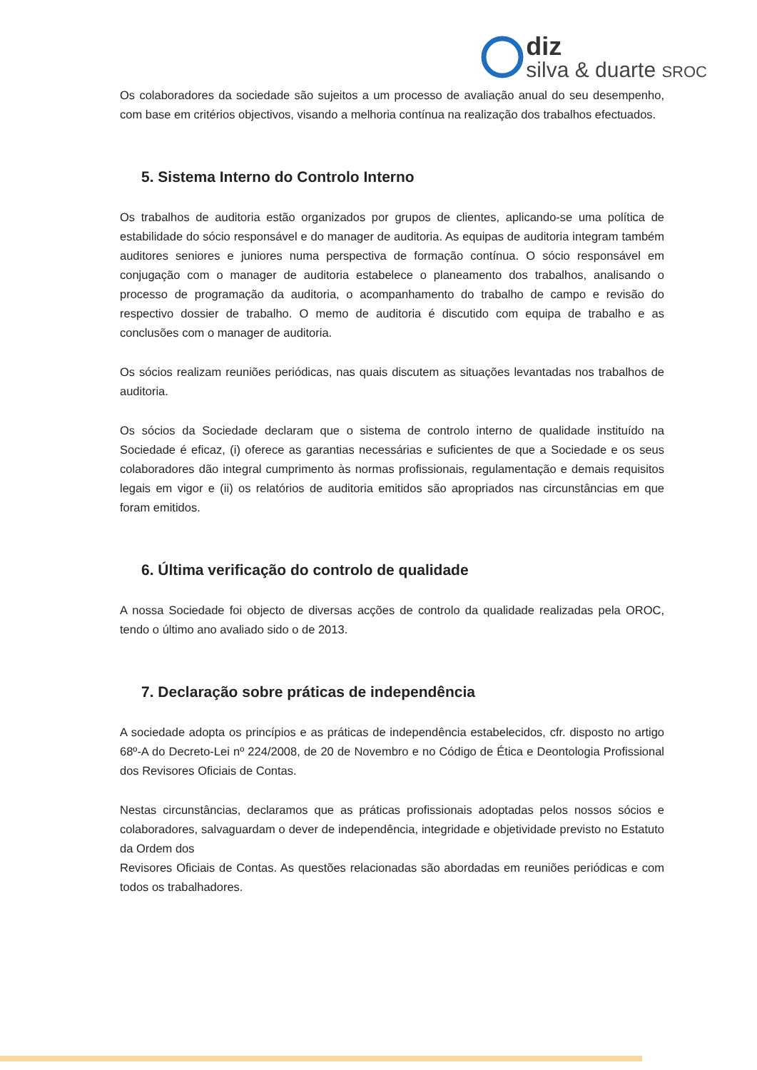diz
silva & duarte SROC
Os colaboradores da sociedade são sujeitos a um processo de avaliação anual do seu desempenho, com base em critérios objectivos, visando a melhoria contínua na realização dos trabalhos efectuados.
5. Sistema Interno do Controlo Interno
Os trabalhos de auditoria estão organizados por grupos de clientes, aplicando-se uma política de estabilidade do sócio responsável e do manager de auditoria. As equipas de auditoria integram também auditores seniores e juniores numa perspectiva de formação contínua. O sócio responsável em conjugação com o manager de auditoria estabelece o planeamento dos trabalhos, analisando o processo de programação da auditoria, o acompanhamento do trabalho de campo e revisão do respectivo dossier de trabalho. O memo de auditoria é discutido com equipa de trabalho e as conclusões com o manager de auditoria.
Os sócios realizam reuniões periódicas, nas quais discutem as situações levantadas nos trabalhos de auditoria.
Os sócios da Sociedade declaram que o sistema de controlo interno de qualidade instituído na Sociedade é eficaz, (i) oferece as garantias necessárias e suficientes de que a Sociedade e os seus colaboradores dão integral cumprimento às normas profissionais, regulamentação e demais requisitos legais em vigor e (ii) os relatórios de auditoria emitidos são apropriados nas circunstâncias em que foram emitidos.
6. Última verificação do controlo de qualidade
A nossa Sociedade foi objecto de diversas acções de controlo da qualidade realizadas pela OROC, tendo o último ano avaliado sido o de 2013.
7. Declaração sobre práticas de independência
A sociedade adopta os princípios e as práticas de independência estabelecidos, cfr. disposto no artigo 68º-A do Decreto-Lei nº 224/2008, de 20 de Novembro e no Código de Ética e Deontologia Profissional dos Revisores Oficiais de Contas.
Nestas circunstâncias, declaramos que as práticas profissionais adoptadas pelos nossos sócios e colaboradores, salvaguardam o dever de independência, integridade e objetividade previsto no Estatuto da Ordem dos
Revisores Oficiais de Contas. As questões relacionadas são abordadas em reuniões periódicas e com todos os trabalhadores.